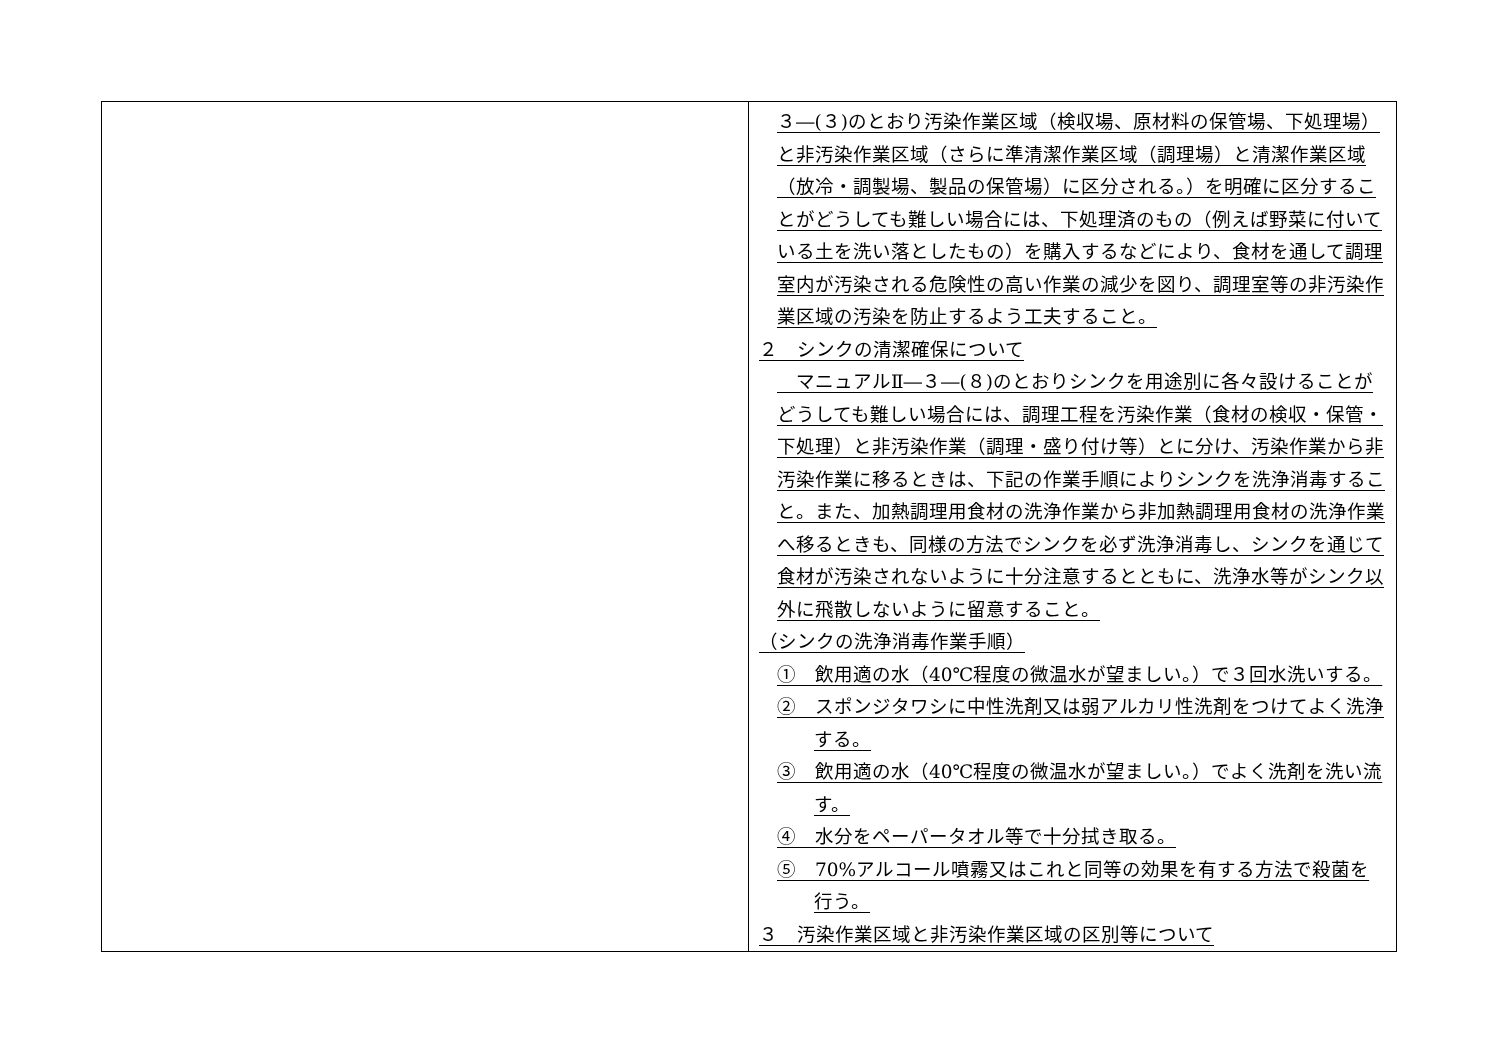| | ３―(３)のとおり汚染作業区域（検収場、原材料の保管場、下処理場）と非汚染作業区域（さらに準清潔作業区域（調理場）と清潔作業区域（放冷・調製場、製品の保管場）に区分される。）を明確に区分することがどうしても難しい場合には、下処理済のもの（例えば野菜に付いている土を洗い落としたもの）を購入するなどにより、食材を通して調理室内が汚染される危険性の高い作業の減少を図り、調理室等の非汚染作業区域の汚染を防止するよう工夫すること。 ２ シンクの清潔確保について マニュアルⅡ―３―(８)のとおりシンクを用途別に各々設けることがどうしても難しい場合には、調理工程を汚染作業（食材の検収・保管・下処理）と非汚染作業（調理・盛り付け等）とに分け、汚染作業から非汚染作業に移るときは、下記の作業手順によりシンクを洗浄消毒すること。また、加熱調理用食材の洗浄作業から非加熱調理用食材の洗浄作業へ移るときも、同様の方法でシンクを必ず洗浄消毒し、シンクを通じて食材が汚染されないように十分注意するとともに、洗浄水等がシンク以外に飛散しないように留意すること。 （シンクの洗浄消毒作業手順） ① 飲用適の水（40℃程度の微温水が望ましい。）で３回水洗いする。 ② スポンジタワシに中性洗剤又は弱アルカリ性洗剤をつけてよく洗浄する。 ③ 飲用適の水（40℃程度の微温水が望ましい。）でよく洗剤を洗い流す。 ④ 水分をペーパータオル等で十分拭き取る。 ⑤ 70%アルコール噴霧又はこれと同等の効果を有する方法で殺菌を行う。 ３ 汚染作業区域と非汚染作業区域の区別等について |